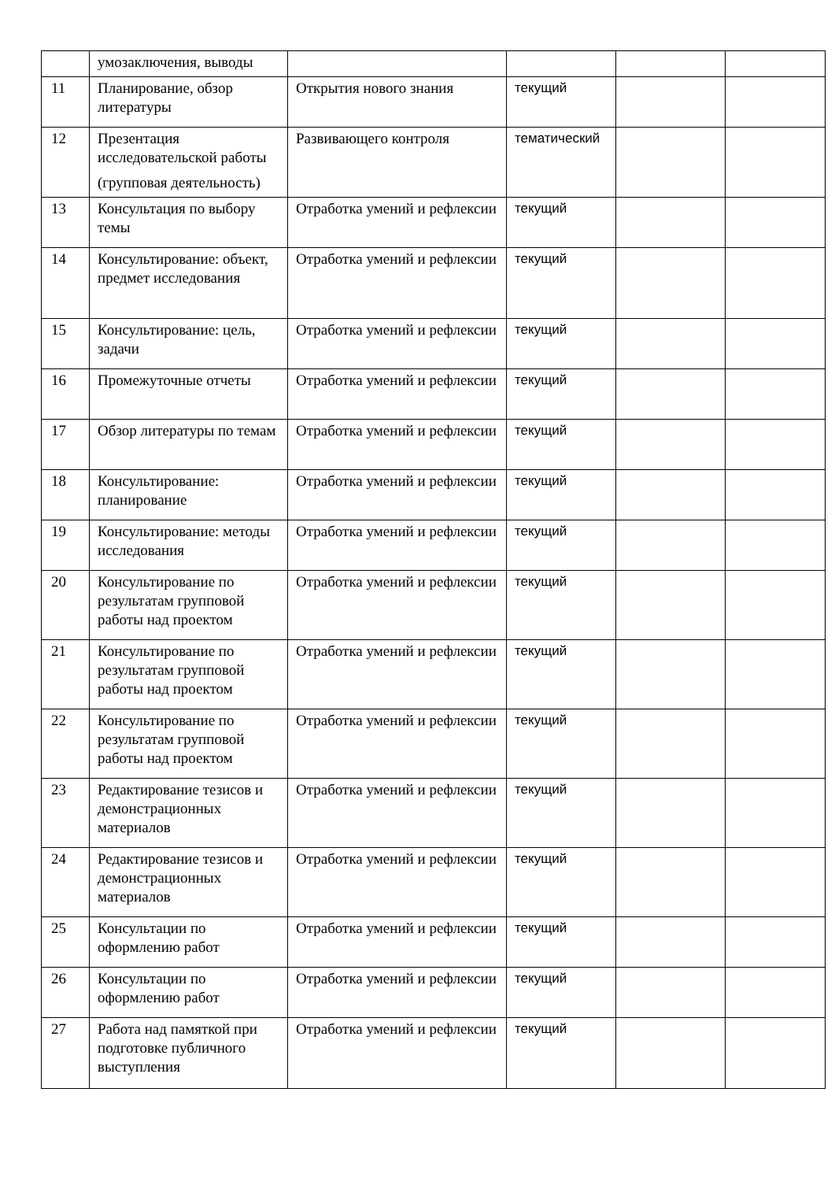| | умозаключения, выводы | | | | |
| 11 | Планирование, обзор литературы | Открытия нового знания | текущий | | |
| 12 | Презентация исследовательской работы (групповая деятельность) | Развивающего контроля | тематический | | |
| 13 | Консультация по выбору темы | Отработка умений и рефлексии | текущий | | |
| 14 | Консультирование: объект, предмет исследования | Отработка умений и рефлексии | текущий | | |
| 15 | Консультирование: цель, задачи | Отработка умений и рефлексии | текущий | | |
| 16 | Промежуточные отчеты | Отработка умений и рефлексии | текущий | | |
| 17 | Обзор литературы по темам | Отработка умений и рефлексии | текущий | | |
| 18 | Консультирование: планирование | Отработка умений и рефлексии | текущий | | |
| 19 | Консультирование: методы исследования | Отработка умений и рефлексии | текущий | | |
| 20 | Консультирование по результатам групповой работы над проектом | Отработка умений и рефлексии | текущий | | |
| 21 | Консультирование по результатам групповой работы над проектом | Отработка умений и рефлексии | текущий | | |
| 22 | Консультирование по результатам групповой работы над проектом | Отработка умений и рефлексии | текущий | | |
| 23 | Редактирование тезисов и демонстрационных материалов | Отработка умений и рефлексии | текущий | | |
| 24 | Редактирование тезисов и демонстрационных материалов | Отработка умений и рефлексии | текущий | | |
| 25 | Консультации по оформлению работ | Отработка умений и рефлексии | текущий | | |
| 26 | Консультации по оформлению работ | Отработка умений и рефлексии | текущий | | |
| 27 | Работа над памяткой при подготовке публичного выступления | Отработка умений и рефлексии | текущий | | |